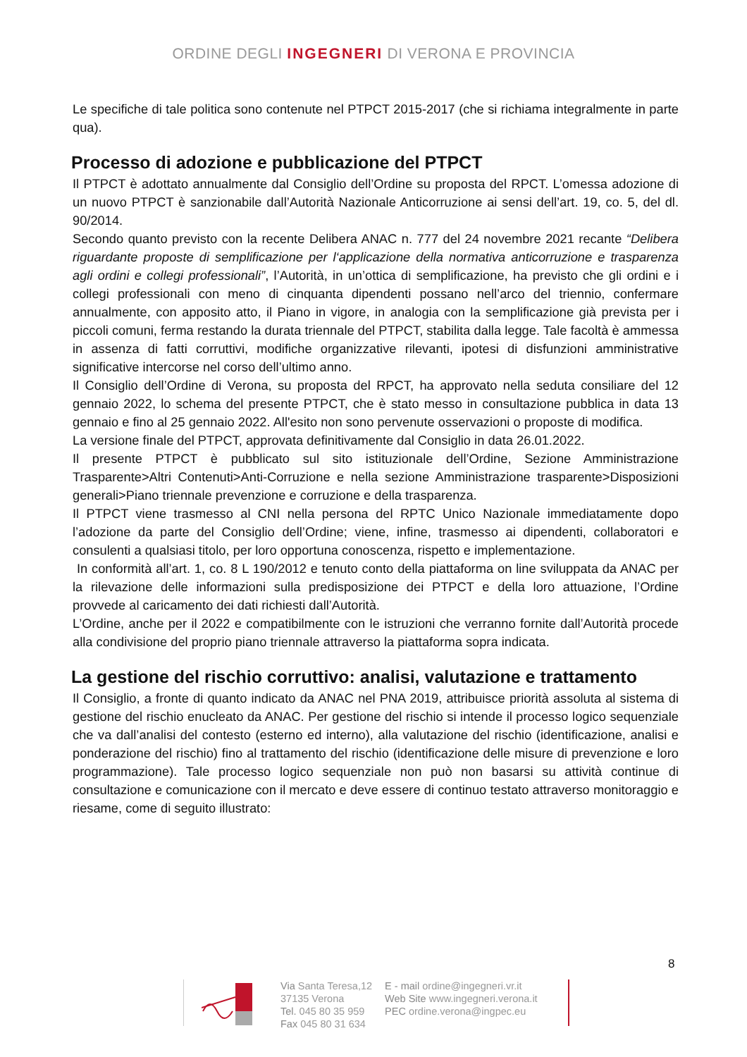ORDINE DEGLI INGEGNERI DI VERONA E PROVINCIA
Le specifiche di tale politica sono contenute nel PTPCT 2015-2017 (che si richiama integralmente in parte qua).
Processo di adozione e pubblicazione del PTPCT
Il PTPCT è adottato annualmente dal Consiglio dell’Ordine su proposta del RPCT. L’omessa adozione di un nuovo PTPCT è sanzionabile dall’Autorità Nazionale Anticorruzione ai sensi dell’art. 19, co. 5, del dl. 90/2014.
Secondo quanto previsto con la recente Delibera ANAC n. 777 del 24 novembre 2021 recante “Delibera riguardante proposte di semplificazione per l‘applicazione della normativa anticorruzione e trasparenza agli ordini e collegi professionali”, l’Autorità, in un’ottica di semplificazione, ha previsto che gli ordini e i collegi professionali con meno di cinquanta dipendenti possano nell’arco del triennio, confermare annualmente, con apposito atto, il Piano in vigore, in analogia con la semplificazione già prevista per i piccoli comuni, ferma restando la durata triennale del PTPCT, stabilita dalla legge. Tale facoltà è ammessa in assenza di fatti corruttivi, modifiche organizzative rilevanti, ipotesi di disfunzioni amministrative significative intercorse nel corso dell’ultimo anno.
Il Consiglio dell’Ordine di Verona, su proposta del RPCT, ha approvato nella seduta consiliare del 12 gennaio 2022, lo schema del presente PTPCT, che è stato messo in consultazione pubblica in data 13 gennaio e fino al 25 gennaio 2022. All'esito non sono pervenute osservazioni o proposte di modifica.
La versione finale del PTPCT, approvata definitivamente dal Consiglio in data 26.01.2022.
Il presente PTPCT è pubblicato sul sito istituzionale dell’Ordine, Sezione Amministrazione Trasparente>Altri Contenuti>Anti-Corruzione e nella sezione Amministrazione trasparente>Disposizioni generali>Piano triennale prevenzione e corruzione e della trasparenza.
Il PTPCT viene trasmesso al CNI nella persona del RPTC Unico Nazionale immediatamente dopo l’adozione da parte del Consiglio dell’Ordine; viene, infine, trasmesso ai dipendenti, collaboratori e consulenti a qualsiasi titolo, per loro opportuna conoscenza, rispetto e implementazione.
In conformità all’art. 1, co. 8 L 190/2012 e tenuto conto della piattaforma on line sviluppata da ANAC per la rilevazione delle informazioni sulla predisposizione dei PTPCT e della loro attuazione, l’Ordine provvede al caricamento dei dati richiesti dall’Autorità.
L’Ordine, anche per il 2022 e compatibilmente con le istruzioni che verranno fornite dall’Autorità procede alla condivisione del proprio piano triennale attraverso la piattaforma sopra indicata.
La gestione del rischio corruttivo: analisi, valutazione e trattamento
Il Consiglio, a fronte di quanto indicato da ANAC nel PNA 2019, attribuisce priorità assoluta al sistema di gestione del rischio enucleato da ANAC. Per gestione del rischio si intende il processo logico sequenziale che va dall’analisi del contesto (esterno ed interno), alla valutazione del rischio (identificazione, analisi e ponderazione del rischio) fino al trattamento del rischio (identificazione delle misure di prevenzione e loro programmazione). Tale processo logico sequenziale non può non basarsi su attività continue di consultazione e comunicazione con il mercato e deve essere di continuo testato attraverso monitoraggio e riesame, come di seguito illustrato:
8
Via Santa Teresa,12
37135 Verona
Tel. 045 80 35 959
Fax 045 80 31 634
E - mail ordine@ingegneri.vr.it
Web Site www.ingegneri.verona.it
PEC ordine.verona@ingpec.eu